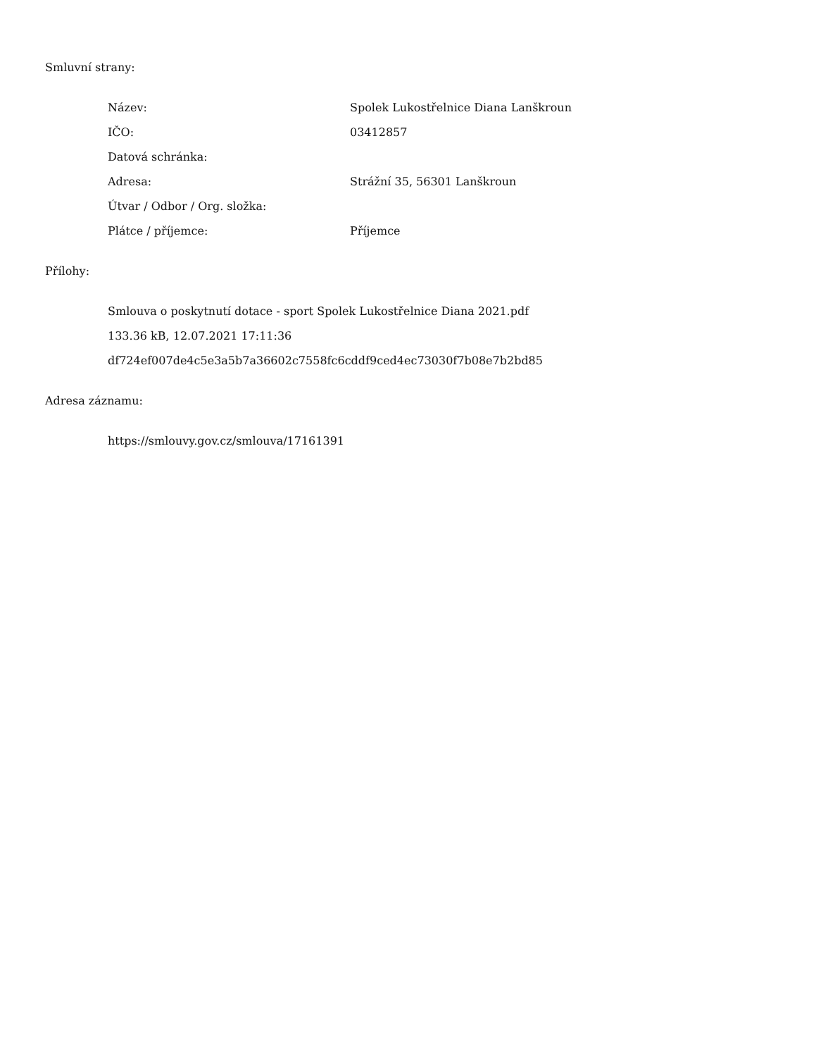Smluvní strany:
| Název: | Spolek Lukostřelnice Diana Lanškroun |
| IČO: | 03412857 |
| Datová schránka: | |
| Adresa: | Strážní 35, 56301 Lanškroun |
| Útvar / Odbor / Org. složka: | |
| Plátce / příjemce: | Příjemce |
Přílohy:
Smlouva o poskytnutí dotace - sport Spolek Lukostřelnice Diana 2021.pdf
133.36 kB, 12.07.2021 17:11:36
df724ef007de4c5e3a5b7a36602c7558fc6cddf9ced4ec73030f7b08e7b2bd85
Adresa záznamu:
https://smlouvy.gov.cz/smlouva/17161391